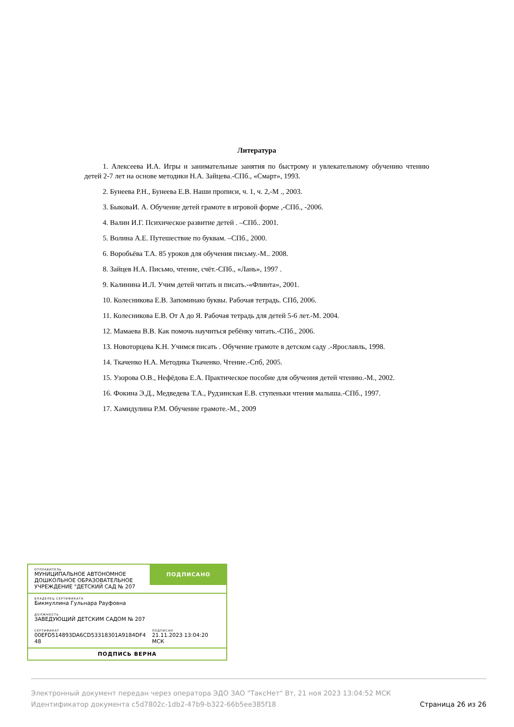Литература
1. Алексеева И.А. Игры и занимательные занятия по быстрому и увлекательному обучению чтению детей 2-7 лет на основе методики Н.А. Зайцева.-СПб., «Смарт», 1993.
2. Бунеева Р.Н., Бунеева Е.В. Наши прописи, ч. 1, ч. 2,-М ., 2003.
3. БыковаИ. А. Обучение детей грамоте в игровой форме ,-СПб., -2006.
4. Валин И.Г. Психическое развитие детей . –СПб.. 2001.
5. Волина А.Е. Путешествие по буквам. –СПб., 2000.
6. Воробьёва Т.А. 85 уроков для обучения письму.-М.. 2008.
8. Зайцев Н.А. Письмо, чтение, счёт.-СПб., «Лань», 1997 .
9. Калинина И.Л. Учим детей читать и писать.-«Флинта», 2001.
10. Колесникова Е.В. Запоминаю буквы. Рабочая тетрадь. СПб, 2006.
11. Колесникова Е.В. От А до Я. Рабочая тетрадь для детей 5-6 лет.-М. 2004.
12. Мамаева В.В. Как помочь научиться ребёнку читать.-СПб., 2006.
13. Новоторцева К.Н. Учимся писать . Обучение грамоте в детском саду .-Ярославль, 1998.
14. Ткаченко Н.А. Методика Ткаченко. Чтение.-Спб, 2005.
15. Узорова О.В., Нефёдова Е.А. Практическое пособие для обучения детей чтению.-М., 2002.
16. Фокина Э.Д., Медведева Т.А., Рудзинская Е.В. ступеньки чтения малыша.-СПб., 1997.
17. Хамидулина Р.М. Обучение грамоте.-М., 2009
ОТПРАВИТЕЛЬ
МУНИЦИПАЛЬНОЕ АВТОНОМНОЕ ДОШКОЛЬНОЕ ОБРАЗОВАТЕЛЬНОЕ УЧРЕЖДЕНИЕ "ДЕТСКИЙ САД № 207
ПОДПИСАНО
ВЛАДЕЛЕЦ СЕРТИФИКАТА
Бикмуллина Гульнара Рауфовна
ДОЛЖНОСТЬ
ЗАВЕДУЮЩИЙ ДЕТСКИМ САДОМ № 207
СЕРТИФИКАТ
00EFD514893DA6CD53318301A9184DF4 48
ПОДПИСАН
21.11.2023 13:04:20 МСК
ПОДПИСЬ ВЕРНА
Электронный документ передан через оператора ЭДО ЗАО "ТаксНет" Вт, 21 ноя 2023 13:04:52 МСК
Идентификатор документа c5d7802c-1db2-47b9-b322-66b5ee385f18 Страница 26 из 26